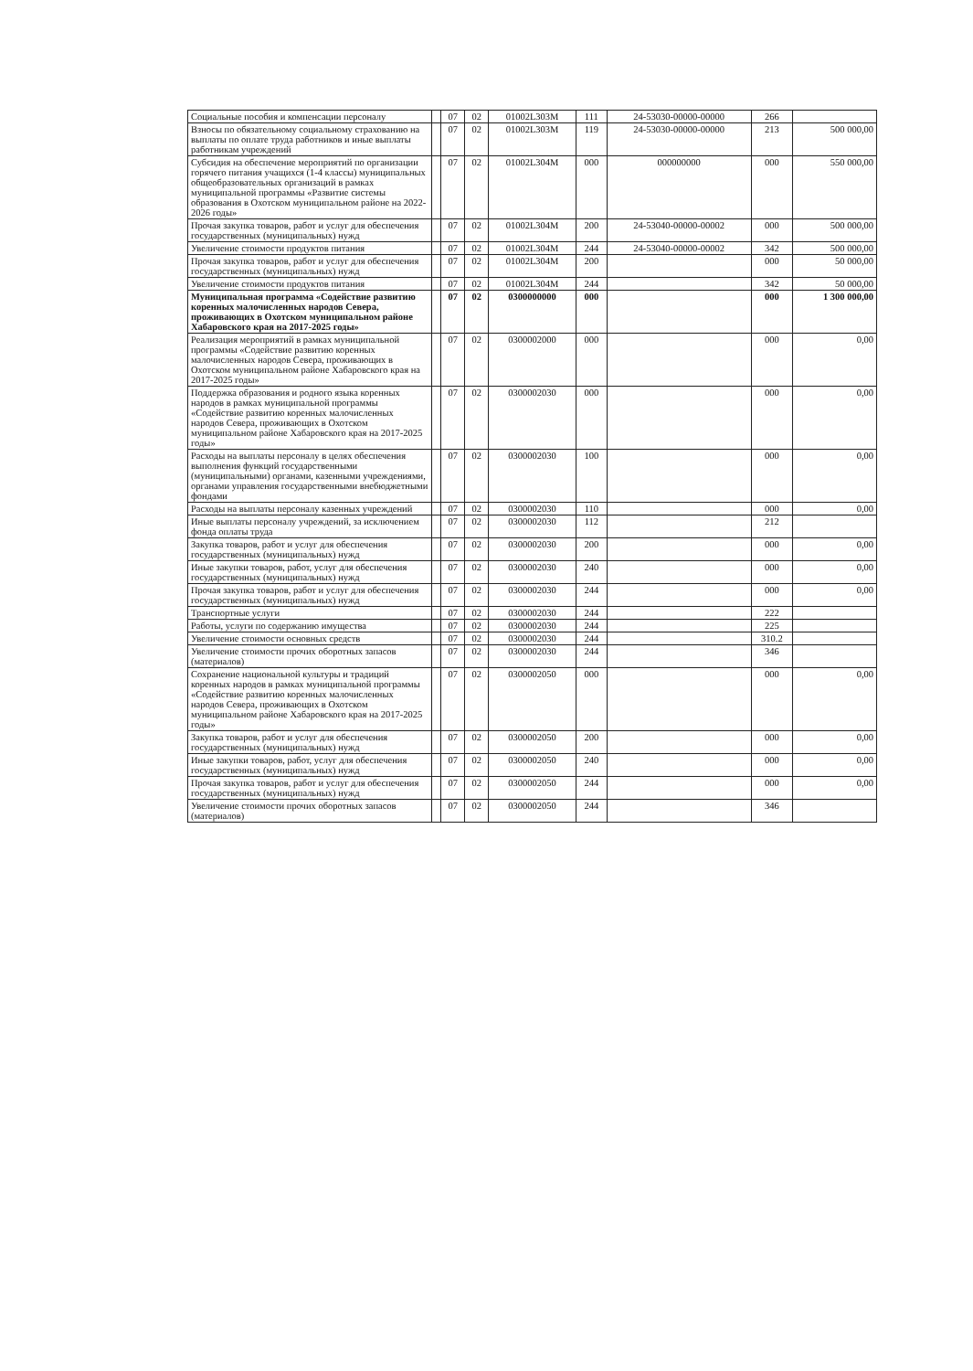| Социальные пособия и компенсации персоналу | | 07 | 02 | 01002L303M | 111 | 24-53030-00000-00000 | 266 | |
| Взносы по обязательному социальному страхованию на выплаты по оплате труда работников и иные выплаты работникам учреждений | | 07 | 02 | 01002L303M | 119 | 24-53030-00000-00000 | 213 | 500 000,00 |
| Субсидия на обеспечение мероприятий по организации горячего питания учащихся (1-4 классы) муниципальных общеобразовательных организаций в рамках муниципальной программы «Развитие системы образования в Охотском муниципальном районе на 2022-2026 годы» | | 07 | 02 | 01002L304M | 000 | 000000000 | 000 | 550 000,00 |
| Прочая закупка товаров, работ и услуг для обеспечения государственных (муниципальных) нужд | | 07 | 02 | 01002L304M | 200 | 24-53040-00000-00002 | 000 | 500 000,00 |
| Увеличение стоимости продуктов питания | | 07 | 02 | 01002L304M | 244 | 24-53040-00000-00002 | 342 | 500 000,00 |
| Прочая закупка товаров, работ и услуг для обеспечения государственных (муниципальных) нужд | | 07 | 02 | 01002L304M | 200 | | 000 | 50 000,00 |
| Увеличение стоимости продуктов питания | | 07 | 02 | 01002L304M | 244 | | 342 | 50 000,00 |
| Муниципальная программа «Содействие развитию коренных малочисленных народов Севера, проживающих в Охотском муниципальном районе Хабаровского края на 2017-2025 годы» | | 07 | 02 | 0300000000 | 000 | | 000 | 1 300 000,00 |
| Реализация мероприятий в рамках муниципальной программы «Содействие развитию коренных малочисленных народов Севера, проживающих в Охотском муниципальном районе Хабаровского края на 2017-2025 годы» | | 07 | 02 | 0300002000 | 000 | | 000 | 0,00 |
| Поддержка образования и родного языка коренных народов в рамках муниципальной программы «Содействие развитию коренных малочисленных народов Севера, проживающих в Охотском муниципальном районе Хабаровского края на 2017-2025 годы» | | 07 | 02 | 0300002030 | 000 | | 000 | 0,00 |
| Расходы на выплаты персоналу в целях обеспечения выполнения функций государственными (муниципальными) органами, казенными учреждениями, органами управления государственными внебюджетными фондами | | 07 | 02 | 0300002030 | 100 | | 000 | 0,00 |
| Расходы на выплаты персоналу казенных учреждений | | 07 | 02 | 0300002030 | 110 | | 000 | 0,00 |
| Иные выплаты персоналу учреждений, за исключением фонда оплаты труда | | 07 | 02 | 0300002030 | 112 | | 212 | |
| Закупка товаров, работ и услуг для обеспечения государственных (муниципальных) нужд | | 07 | 02 | 0300002030 | 200 | | 000 | 0,00 |
| Иные закупки товаров, работ, услуг для обеспечения государственных (муниципальных) нужд | | 07 | 02 | 0300002030 | 240 | | 000 | 0,00 |
| Прочая закупка товаров, работ и услуг для обеспечения государственных (муниципальных) нужд | | 07 | 02 | 0300002030 | 244 | | 000 | 0,00 |
| Транспортные услуги | | 07 | 02 | 0300002030 | 244 | | 222 | |
| Работы, услуги по содержанию имущества | | 07 | 02 | 0300002030 | 244 | | 225 | |
| Увеличение стоимости основных средств | | 07 | 02 | 0300002030 | 244 | | 310.2 | |
| Увеличение стоимости прочих оборотных запасов (материалов) | | 07 | 02 | 0300002030 | 244 | | 346 | |
| Сохранение национальной культуры и традиций коренных народов в рамках муниципальной программы «Содействие развитию коренных малочисленных народов Севера, проживающих в Охотском муниципальном районе Хабаровского края на 2017-2025 годы» | | 07 | 02 | 0300002050 | 000 | | 000 | 0,00 |
| Закупка товаров, работ и услуг для обеспечения государственных (муниципальных) нужд | | 07 | 02 | 0300002050 | 200 | | 000 | 0,00 |
| Иные закупки товаров, работ, услуг для обеспечения государственных (муниципальных) нужд | | 07 | 02 | 0300002050 | 240 | | 000 | 0,00 |
| Прочая закупка товаров, работ и услуг для обеспечения государственных (муниципальных) нужд | | 07 | 02 | 0300002050 | 244 | | 000 | 0,00 |
| Увеличение стоимости прочих оборотных запасов (материалов) | | 07 | 02 | 0300002050 | 244 | | 346 | |